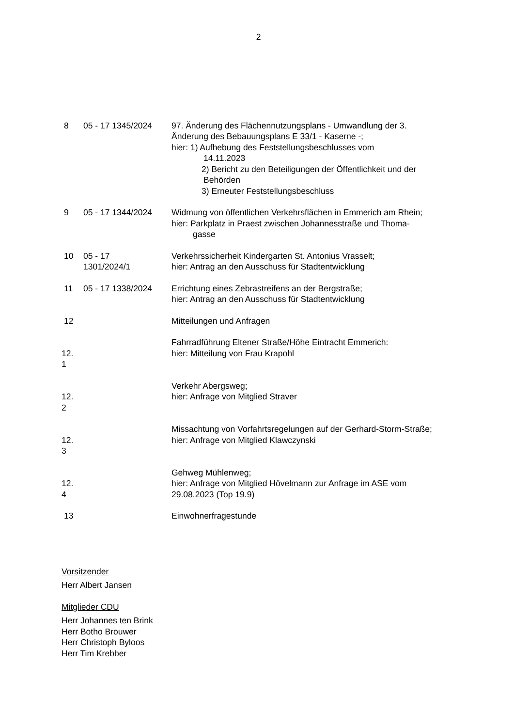2
| 8 | 05 - 17 1345/2024 | 97. Änderung des Flächennutzungsplans - Umwandlung der 3. Änderung des Bebauungsplans E 33/1 - Kaserne -; hier: 1) Aufhebung des Feststellungsbeschlusses vom 14.11.2023 2) Bericht zu den Beteiligungen der Öffentlichkeit und der Behörden 3) Erneuter Feststellungsbeschluss |
| 9 | 05 - 17 1344/2024 | Widmung von öffentlichen Verkehrsflächen in Emmerich am Rhein; hier: Parkplatz in Praest zwischen Johannesstraße und Thoma- gasse |
| 10 | 05 - 17 1301/2024/1 | Verkehrssicherheit Kindergarten St. Antonius Vrasselt; hier: Antrag an den Ausschuss für Stadtentwicklung |
| 11 | 05 - 17 1338/2024 | Errichtung eines Zebrastreifens an der Bergstraße; hier: Antrag an den Ausschuss für Stadtentwicklung |
| 12 | | Mitteilungen und Anfragen |
| 12. 1 | | Fahrradführung Eltener Straße/Höhe Eintracht Emmerich: hier: Mitteilung von Frau Krapohl |
| 12. 2 | | Verkehr Abergsweg; hier: Anfrage von Mitglied Straver |
| 12. 3 | | Missachtung von Vorfahrtsregelungen auf der Gerhard-Storm-Straße; hier: Anfrage von Mitglied Klawczynski |
| 12. 4 | | Gehweg Mühlenweg; hier: Anfrage von Mitglied Hövelmann zur Anfrage im ASE vom 29.08.2023 (Top 19.9) |
| 13 | | Einwohnerfragestunde |
Vorsitzender
Herr Albert Jansen
Mitglieder CDU
Herr Johannes ten Brink
Herr Botho Brouwer
Herr Christoph Byloos
Herr Tim Krebber